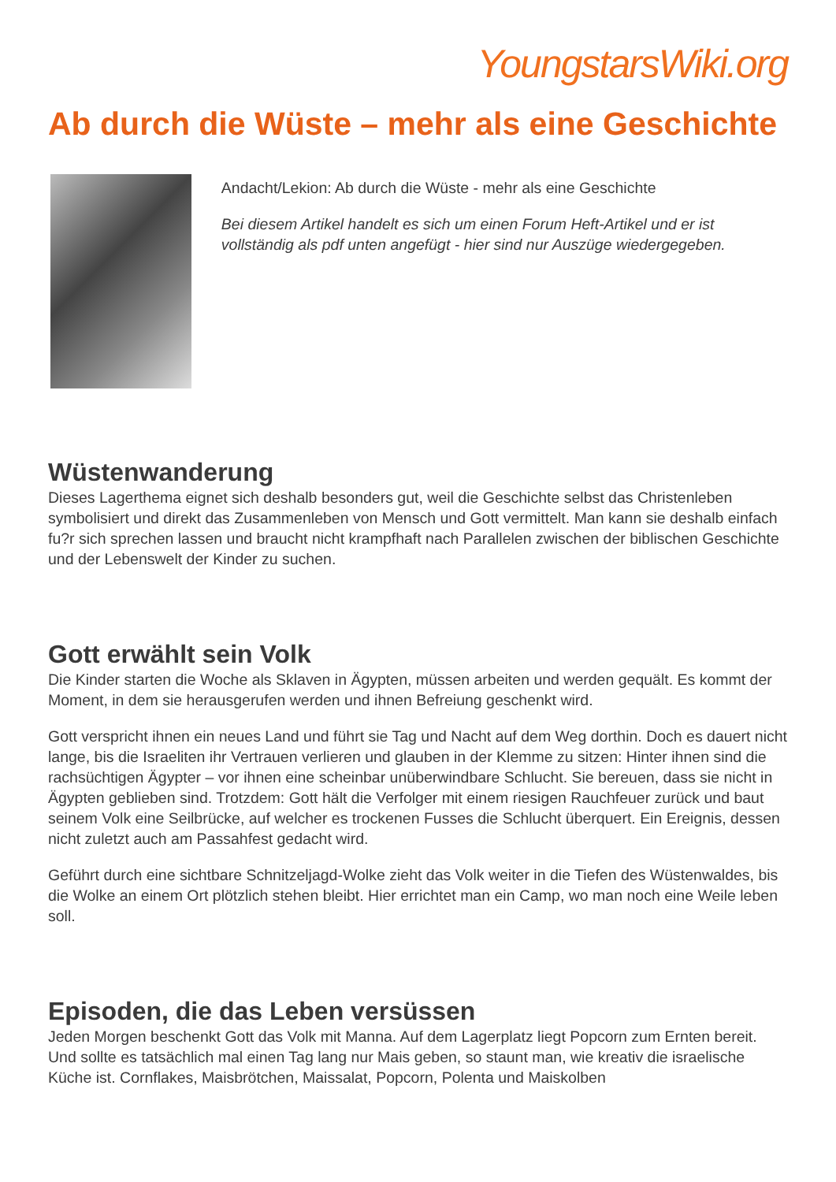YoungstarsWiki.org
Ab durch die Wüste – mehr als eine Geschichte
Andacht/Lekion: Ab durch die Wüste - mehr als eine Geschichte
Bei diesem Artikel handelt es sich um einen Forum Heft-Artikel und er ist vollständig als pdf unten angefügt - hier sind nur Auszüge wiedergegeben.
Wüstenwanderung
Dieses Lagerthema eignet sich deshalb besonders gut, weil die Geschichte selbst das Christenleben symbolisiert und direkt das Zusammenleben von Mensch und Gott vermittelt. Man kann sie deshalb einfach fu?r sich sprechen lassen und braucht nicht krampfhaft nach Parallelen zwischen der biblischen Geschichte und der Lebenswelt der Kinder zu suchen.
Gott erwählt sein Volk
Die Kinder starten die Woche als Sklaven in Ägypten, müssen arbeiten und werden gequält. Es kommt der Moment, in dem sie herausgerufen werden und ihnen Befreiung geschenkt wird.
Gott verspricht ihnen ein neues Land und führt sie Tag und Nacht auf dem Weg dorthin. Doch es dauert nicht lange, bis die Israeliten ihr Vertrauen verlieren und glauben in der Klemme zu sitzen: Hinter ihnen sind die rachsüchtigen Ägypter – vor ihnen eine scheinbar unüberwindbare Schlucht. Sie bereuen, dass sie nicht in Ägypten geblieben sind. Trotzdem: Gott hält die Verfolger mit einem riesigen Rauchfeuer zurück und baut seinem Volk eine Seilbrücke, auf welcher es trockenen Fusses die Schlucht überquert. Ein Ereignis, dessen nicht zuletzt auch am Passahfest gedacht wird.
Geführt durch eine sichtbare Schnitzeljagd-Wolke zieht das Volk weiter in die Tiefen des Wüstenwaldes, bis die Wolke an einem Ort plötzlich stehen bleibt. Hier errichtet man ein Camp, wo man noch eine Weile leben soll.
Episoden, die das Leben versüssen
Jeden Morgen beschenkt Gott das Volk mit Manna. Auf dem Lagerplatz liegt Popcorn zum Ernten bereit. Und sollte es tatsächlich mal einen Tag lang nur Mais geben, so staunt man, wie kreativ die israelische Küche ist. Cornflakes, Maisbrötchen, Maissalat, Popcorn, Polenta und Maiskolben